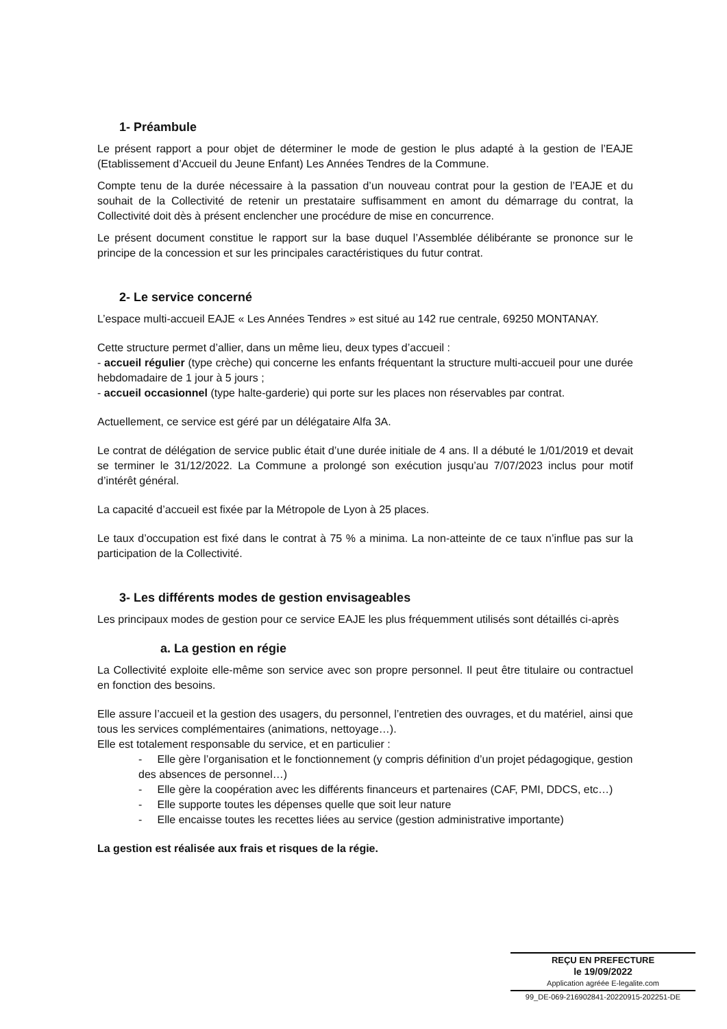1- Préambule
Le présent rapport a pour objet de déterminer le mode de gestion le plus adapté à la gestion de l’EAJE (Etablissement d’Accueil du Jeune Enfant) Les Années Tendres de la Commune.
Compte tenu de la durée nécessaire à la passation d’un nouveau contrat pour la gestion de l’EAJE et du souhait de la Collectivité de retenir un prestataire suffisamment en amont du démarrage du contrat, la Collectivité doit dès à présent enclencher une procédure de mise en concurrence.
Le présent document constitue le rapport sur la base duquel l’Assemblée délibérante se prononce sur le principe de la concession et sur les principales caractéristiques du futur contrat.
2- Le service concerné
L’espace multi-accueil EAJE « Les Années Tendres » est situé au 142 rue centrale, 69250 MONTANAY.
Cette structure permet d’allier, dans un même lieu, deux types d’accueil :
- accueil régulier (type crèche) qui concerne les enfants fréquentant la structure multi-accueil pour une durée hebdomadaire de 1 jour à 5 jours ;
- accueil occasionnel (type halte-garderie) qui porte sur les places non réservables par contrat.
Actuellement, ce service est géré par un délégataire Alfa 3A.
Le contrat de délégation de service public était d’une durée initiale de 4 ans. Il a débuté le 1/01/2019 et devait se terminer le 31/12/2022. La Commune a prolongé son exécution jusqu’au 7/07/2023 inclus pour motif d’intérêt général.
La capacité d’accueil est fixée par la Métropole de Lyon à 25 places.
Le taux d’occupation est fixé dans le contrat à 75 % a minima. La non-atteinte de ce taux n’influe pas sur la participation de la Collectivité.
3- Les différents modes de gestion envisageables
Les principaux modes de gestion pour ce service EAJE les plus fréquemment utilisés sont détaillés ci-après
a. La gestion en régie
La Collectivité exploite elle-même son service avec son propre personnel. Il peut être titulaire ou contractuel en fonction des besoins.
Elle assure l’accueil et la gestion des usagers, du personnel, l’entretien des ouvrages, et du matériel, ainsi que tous les services complémentaires (animations, nettoyage…).
Elle est totalement responsable du service, et en particulier :
- Elle gère l’organisation et le fonctionnement (y compris définition d’un projet pédagogique, gestion des absences de personnel…)
- Elle gère la coopération avec les différents financeurs et partenaires (CAF, PMI, DDCS, etc…)
- Elle supporte toutes les dépenses quelle que soit leur nature
- Elle encaisse toutes les recettes liées au service (gestion administrative importante)
La gestion est réalisée aux frais et risques de la régie.
REÇU EN PREFECTURE
le 19/09/2022
Application agréée E-legalite.com
99_DE-069-216902841-20220915-202251-DE